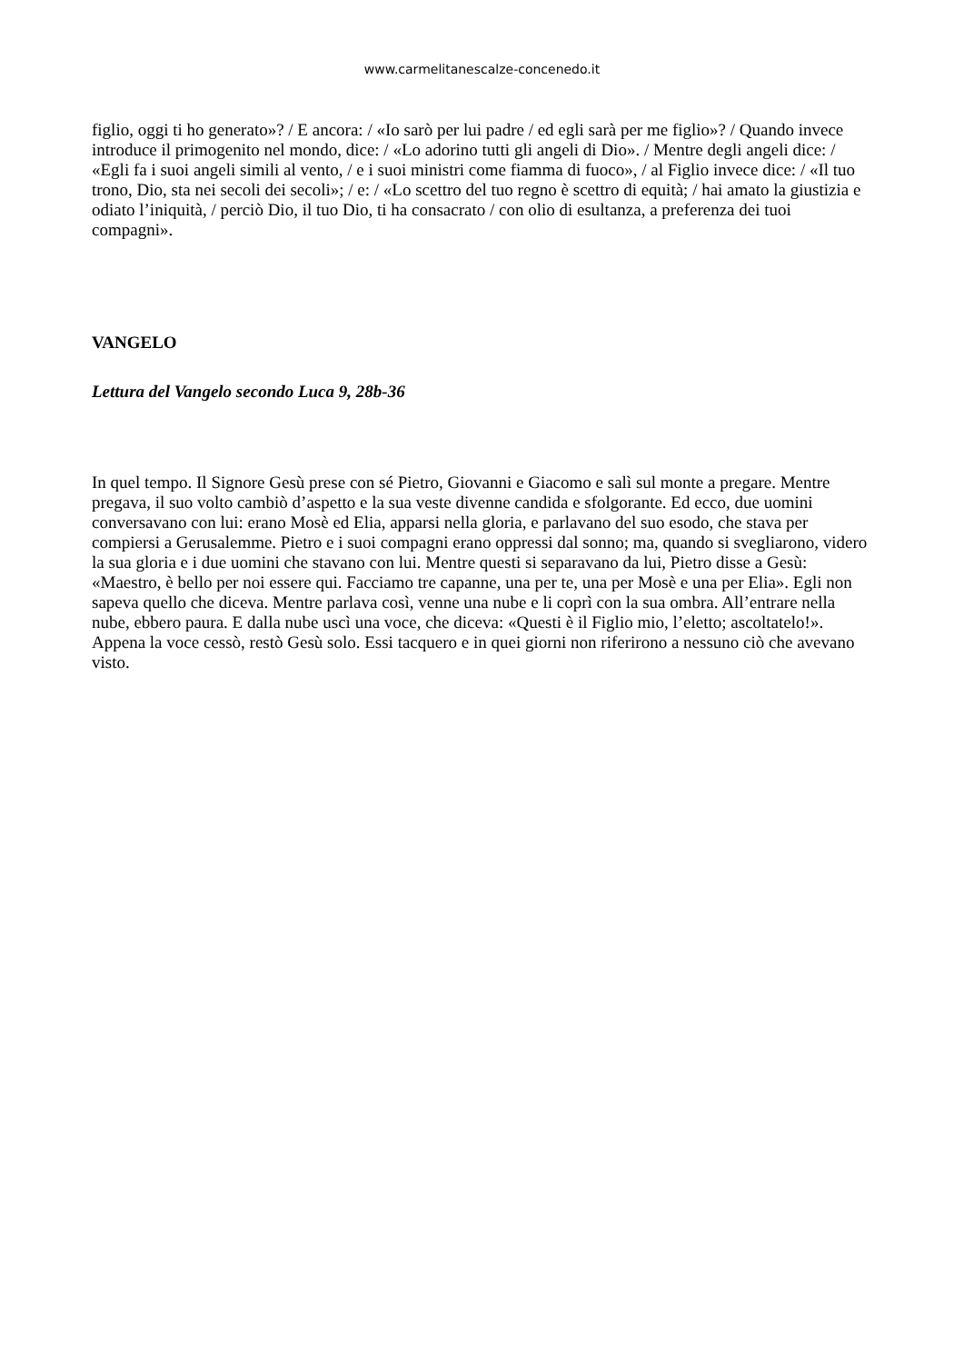www.carmelitanescalze-concenedo.it
figlio, oggi ti ho generato»? / E ancora: / «Io sarò per lui padre / ed egli sarà per me figlio»? / Quando invece introduce il primogenito nel mondo, dice: / «Lo adorino tutti gli angeli di Dio». / Mentre degli angeli dice: / «Egli fa i suoi angeli simili al vento, / e i suoi ministri come fiamma di fuoco», / al Figlio invece dice: / «Il tuo trono, Dio, sta nei secoli dei secoli»; / e: / «Lo scettro del tuo regno è scettro di equità; / hai amato la giustizia e odiato l’iniquità, / perciò Dio, il tuo Dio, ti ha consacrato / con olio di esultanza, a preferenza dei tuoi compagni».
VANGELO
Lettura del Vangelo secondo Luca 9, 28b-36
In quel tempo. Il Signore Gesù prese con sé Pietro, Giovanni e Giacomo e salì sul monte a pregare. Mentre pregava, il suo volto cambiò d’aspetto e la sua veste divenne candida e sfolgorante. Ed ecco, due uomini conversavano con lui: erano Mosè ed Elia, apparsi nella gloria, e parlavano del suo esodo, che stava per compiersi a Gerusalemme. Pietro e i suoi compagni erano oppressi dal sonno; ma, quando si svegliarono, videro la sua gloria e i due uomini che stavano con lui. Mentre questi si separavano da lui, Pietro disse a Gesù: «Maestro, è bello per noi essere qui. Facciamo tre capanne, una per te, una per Mosè e una per Elia». Egli non sapeva quello che diceva. Mentre parlava così, venne una nube e li coprì con la sua ombra. All’entrare nella nube, ebbero paura. E dalla nube uscì una voce, che diceva: «Questi è il Figlio mio, l’eletto; ascoltatelo!». Appena la voce cessò, restò Gesù solo. Essi tacquero e in quei giorni non riferirono a nessuno ciò che avevano visto.